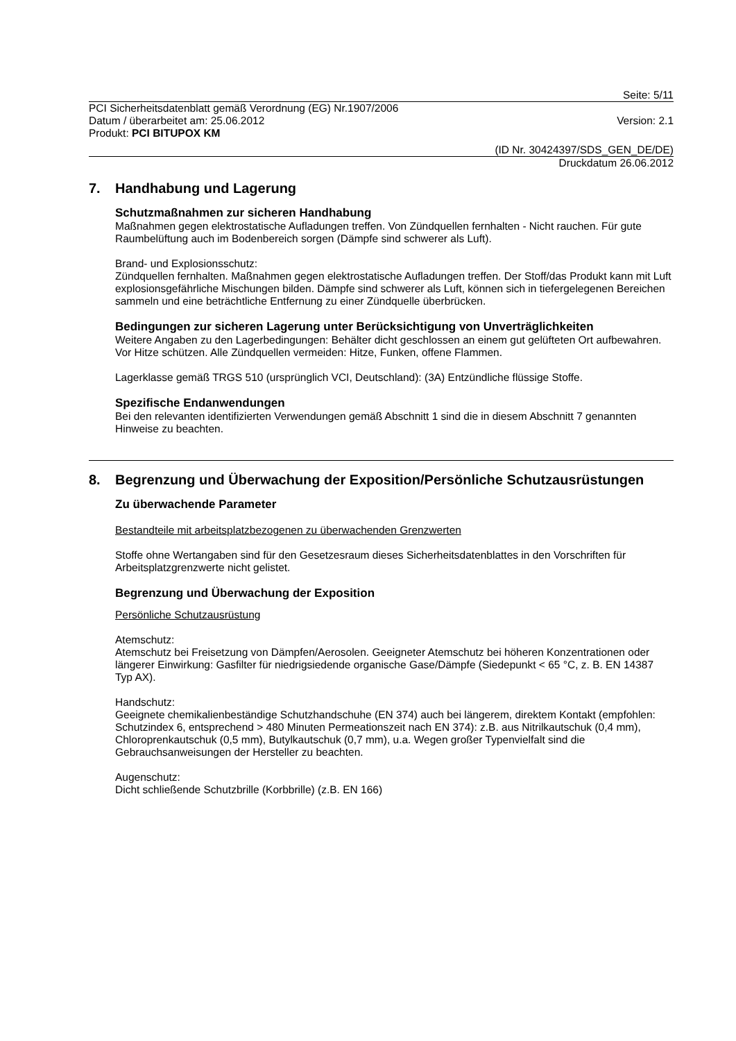Seite: 5/11
PCI Sicherheitsdatenblatt gemäß Verordnung (EG) Nr.1907/2006
Datum / überarbeitet am: 25.06.2012 Version: 2.1
Produkt: PCI BITUPOX KM
(ID Nr. 30424397/SDS_GEN_DE/DE)
Druckdatum 26.06.2012
7. Handhabung und Lagerung
Schutzmaßnahmen zur sicheren Handhabung
Maßnahmen gegen elektrostatische Aufladungen treffen. Von Zündquellen fernhalten - Nicht rauchen. Für gute Raumbelüftung auch im Bodenbereich sorgen (Dämpfe sind schwerer als Luft).
Brand- und Explosionsschutz:
Zündquellen fernhalten. Maßnahmen gegen elektrostatische Aufladungen treffen. Der Stoff/das Produkt kann mit Luft explosionsgefährliche Mischungen bilden. Dämpfe sind schwerer als Luft, können sich in tiefergelegenen Bereichen sammeln und eine beträchtliche Entfernung zu einer Zündquelle überbrücken.
Bedingungen zur sicheren Lagerung unter Berücksichtigung von Unverträglichkeiten
Weitere Angaben zu den Lagerbedingungen: Behälter dicht geschlossen an einem gut gelüfteten Ort aufbewahren. Vor Hitze schützen. Alle Zündquellen vermeiden: Hitze, Funken, offene Flammen.
Lagerklasse gemäß TRGS 510 (ursprünglich VCI, Deutschland): (3A) Entzündliche flüssige Stoffe.
Spezifische Endanwendungen
Bei den relevanten identifizierten Verwendungen gemäß Abschnitt 1 sind die in diesem Abschnitt 7 genannten Hinweise zu beachten.
8. Begrenzung und Überwachung der Exposition/Persönliche Schutzausrüstungen
Zu überwachende Parameter
Bestandteile mit arbeitsplatzbezogenen zu überwachenden Grenzwerten
Stoffe ohne Wertangaben sind für den Gesetzesraum dieses Sicherheitsdatenblattes in den Vorschriften für Arbeitsplatzgrenzwerte nicht gelistet.
Begrenzung und Überwachung der Exposition
Persönliche Schutzausrüstung
Atemschutz:
Atemschutz bei Freisetzung von Dämpfen/Aerosolen. Geeigneter Atemschutz bei höheren Konzentrationen oder längerer Einwirkung: Gasfilter für niedrigsiedende organische Gase/Dämpfe (Siedepunkt < 65 °C, z. B. EN 14387 Typ AX).
Handschutz:
Geeignete chemikalienbeständige Schutzhandschuhe (EN 374) auch bei längerem, direktem Kontakt (empfohlen: Schutzindex 6, entsprechend > 480 Minuten Permeationszeit nach EN 374): z.B. aus Nitrilkautschuk (0,4 mm), Chloroprenkautschuk (0,5 mm), Butylkautschuk (0,7 mm), u.a. Wegen großer Typenvielfalt sind die Gebrauchsanweisungen der Hersteller zu beachten.
Augenschutz:
Dicht schließende Schutzbrille (Korbbrille) (z.B. EN 166)